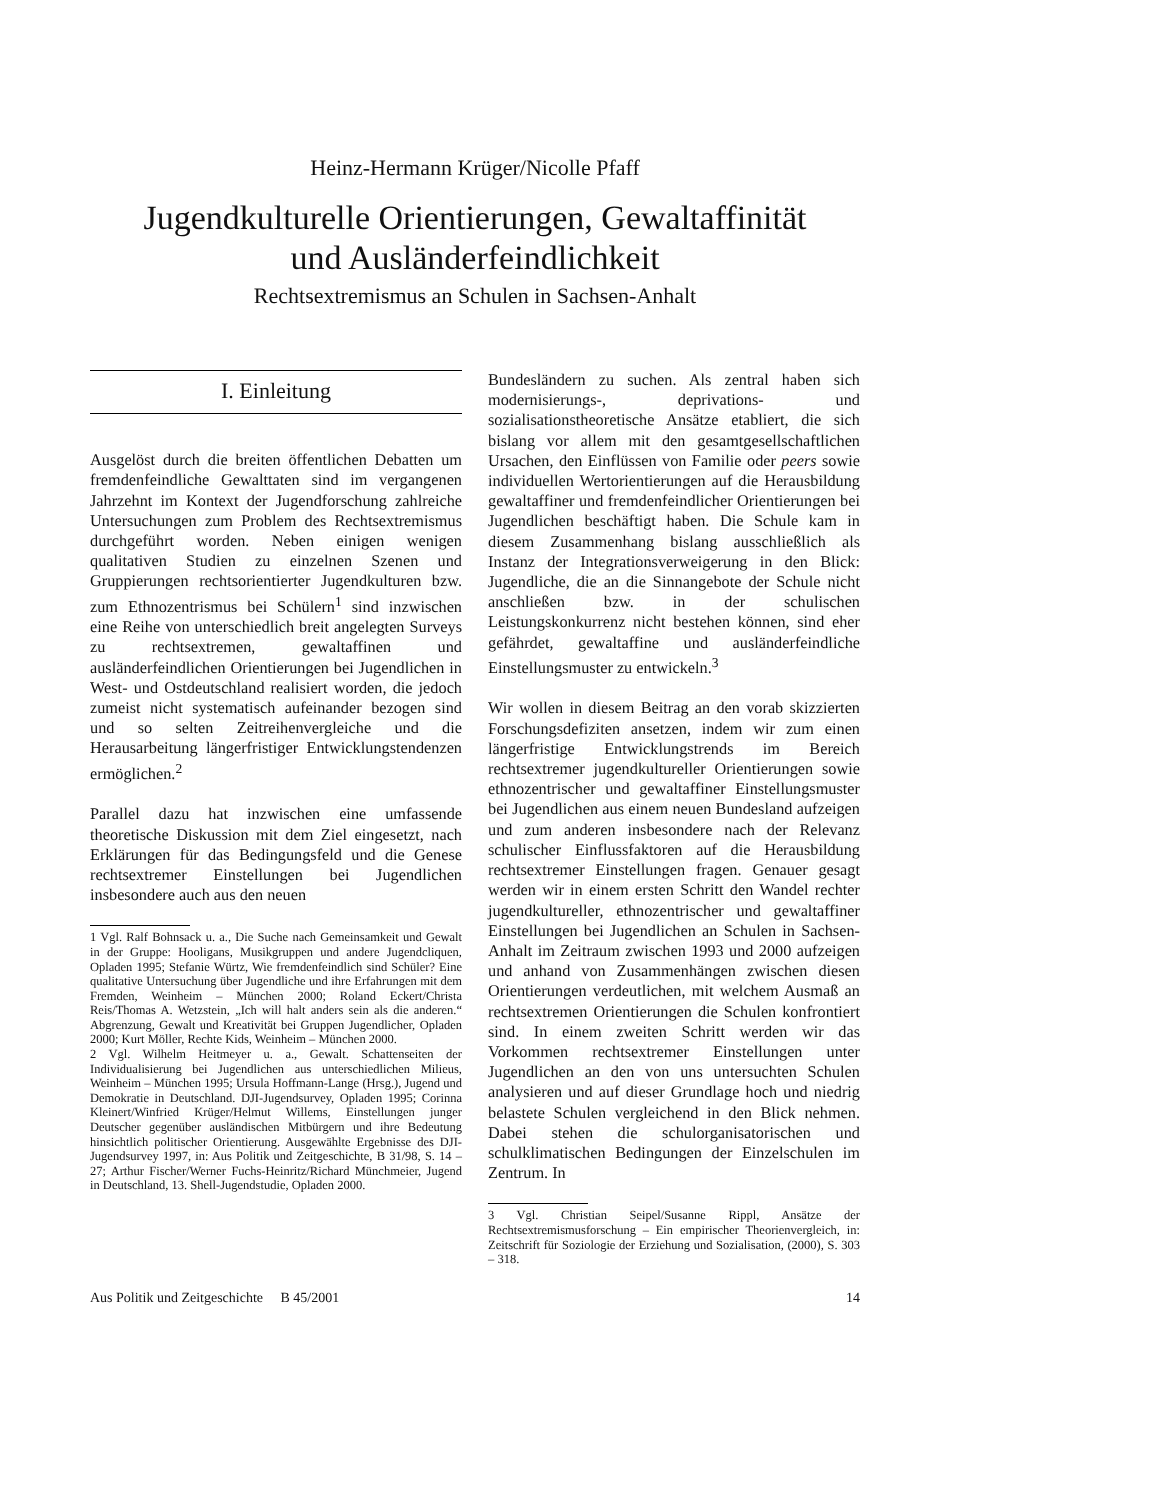Heinz-Hermann Krüger/Nicolle Pfaff
Jugendkulturelle Orientierungen, Gewaltaffinität
und Ausländerfeindlichkeit
Rechtsextremismus an Schulen in Sachsen-Anhalt
I. Einleitung
Ausgelöst durch die breiten öffentlichen Debatten um fremdenfeindliche Gewalttaten sind im vergangenen Jahrzehnt im Kontext der Jugendforschung zahlreiche Untersuchungen zum Problem des Rechtsextremismus durchgeführt worden. Neben einigen wenigen qualitativen Studien zu einzelnen Szenen und Gruppierungen rechtsorientierter Jugendkulturen bzw. zum Ethnozentrismus bei Schülern<sup>1</sup> sind inzwischen eine Reihe von unterschiedlich breit angelegten Surveys zu rechtsextremen, gewaltaffinen und ausländerfeindlichen Orientierungen bei Jugendlichen in West- und Ostdeutschland realisiert worden, die jedoch zumeist nicht systematisch aufeinander bezogen sind und so selten Zeitreihenvergleiche und die Herausarbeitung längerfristiger Entwicklungstendenzen ermöglichen.<sup>2</sup>
Parallel dazu hat inzwischen eine umfassende theoretische Diskussion mit dem Ziel eingesetzt, nach Erklärungen für das Bedingungsfeld und die Genese rechtsextremer Einstellungen bei Jugendlichen insbesondere auch aus den neuen
1 Vgl. Ralf Bohnsack u. a., Die Suche nach Gemeinsamkeit und Gewalt in der Gruppe: Hooligans, Musikgruppen und andere Jugendcliquen, Opladen 1995; Stefanie Würtz, Wie fremdenfeindlich sind Schüler? Eine qualitative Untersuchung über Jugendliche und ihre Erfahrungen mit dem Fremden, Weinheim – München 2000; Roland Eckert/Christa Reis/Thomas A. Wetzstein, „Ich will halt anders sein als die anderen.“ Abgrenzung, Gewalt und Kreativität bei Gruppen Jugendlicher, Opladen 2000; Kurt Möller, Rechte Kids, Weinheim – München 2000.
2 Vgl. Wilhelm Heitmeyer u. a., Gewalt. Schattenseiten der Individualisierung bei Jugendlichen aus unterschiedlichen Milieus, Weinheim – München 1995; Ursula Hoffmann-Lange (Hrsg.), Jugend und Demokratie in Deutschland. DJI-Jugendsurvey, Opladen 1995; Corinna Kleinert/Winfried Krüger/Helmut Willems, Einstellungen junger Deutscher gegenüber ausländischen Mitbürgern und ihre Bedeutung hinsichtlich politischer Orientierung. Ausgewählte Ergebnisse des DJI-Jugendsurvey 1997, in: Aus Politik und Zeitgeschichte, B 31/98, S. 14 – 27; Arthur Fischer/Werner Fuchs-Heinritz/Richard Münchmeier, Jugend in Deutschland, 13. Shell-Jugendstudie, Opladen 2000.
Bundesländern zu suchen. Als zentral haben sich modernisierungs-, deprivations- und sozialisationstheoretische Ansätze etabliert, die sich bislang vor allem mit den gesamtgesellschaftlichen Ursachen, den Einflüssen von Familie oder peers sowie individuellen Wertorientierungen auf die Herausbildung gewaltaffiner und fremdenfeindlicher Orientierungen bei Jugendlichen beschäftigt haben. Die Schule kam in diesem Zusammenhang bislang ausschließlich als Instanz der Integrationsverweigerung in den Blick: Jugendliche, die an die Sinnangebote der Schule nicht anschließen bzw. in der schulischen Leistungskonkurrenz nicht bestehen können, sind eher gefährdet, gewaltaffine und ausländerfeindliche Einstellungsmuster zu entwickeln.<sup>3</sup>
Wir wollen in diesem Beitrag an den vorab skizzierten Forschungsdefiziten ansetzen, indem wir zum einen längerfristige Entwicklungstrends im Bereich rechtsextremer jugendkultureller Orientierungen sowie ethnozentrischer und gewaltaffiner Einstellungsmuster bei Jugendlichen aus einem neuen Bundesland aufzeigen und zum anderen insbesondere nach der Relevanz schulischer Einflussfaktoren auf die Herausbildung rechtsextremer Einstellungen fragen. Genauer gesagt werden wir in einem ersten Schritt den Wandel rechter jugendkultureller, ethnozentrischer und gewaltaffiner Einstellungen bei Jugendlichen an Schulen in Sachsen-Anhalt im Zeitraum zwischen 1993 und 2000 aufzeigen und anhand von Zusammenhängen zwischen diesen Orientierungen verdeutlichen, mit welchem Ausmaß an rechtsextremen Orientierungen die Schulen konfrontiert sind. In einem zweiten Schritt werden wir das Vorkommen rechtsextremer Einstellungen unter Jugendlichen an den von uns untersuchten Schulen analysieren und auf dieser Grundlage hoch und niedrig belastete Schulen vergleichend in den Blick nehmen. Dabei stehen die schulorganisatorischen und schulklimatischen Bedingungen der Einzelschulen im Zentrum. In
3 Vgl. Christian Seipel/Susanne Rippl, Ansätze der Rechtsextremismusforschung – Ein empirischer Theorienvergleich, in: Zeitschrift für Soziologie der Erziehung und Sozialisation, (2000), S. 303 – 318.
Aus Politik und Zeitgeschichte B 45/2001 14